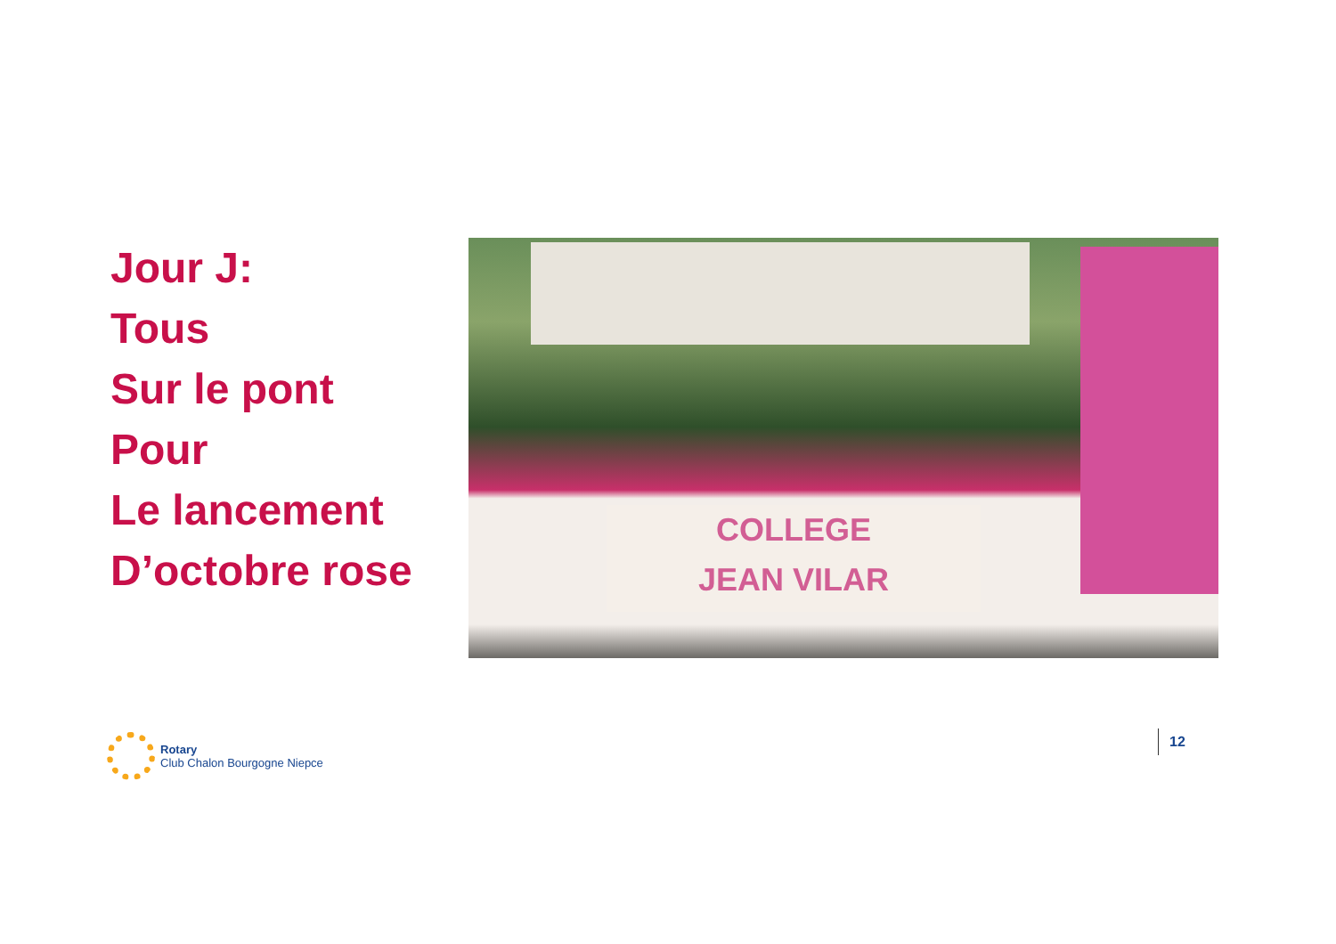Jour J:
Tous
Sur le pont
Pour
Le lancement
D’octobre rose
COLLEGE
JEAN VILAR
Rotary
Club Chalon Bourgogne Niepce
12